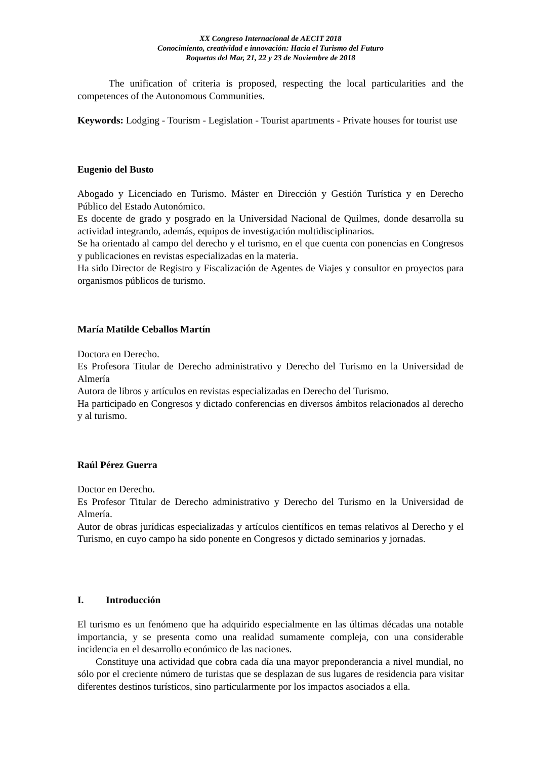XX Congreso Internacional de AECIT 2018
Conocimiento, creatividad e innovación: Hacia el Turismo del Futuro
Roquetas del Mar, 21, 22 y 23 de Noviembre de 2018
The unification of criteria is proposed, respecting the local particularities and the competences of the Autonomous Communities.
Keywords: Lodging - Tourism - Legislation - Tourist apartments - Private houses for tourist use
Eugenio del Busto
Abogado y Licenciado en Turismo. Máster en Dirección y Gestión Turística y en Derecho Público del Estado Autonómico.
Es docente de grado y posgrado en la Universidad Nacional de Quilmes, donde desarrolla su actividad integrando, además, equipos de investigación multidisciplinarios.
Se ha orientado al campo del derecho y el turismo, en el que cuenta con ponencias en Congresos y publicaciones en revistas especializadas en la materia.
Ha sido Director de Registro y Fiscalización de Agentes de Viajes y consultor en proyectos para organismos públicos de turismo.
María Matilde Ceballos Martín
Doctora en Derecho.
Es Profesora Titular de Derecho administrativo y Derecho del Turismo en la Universidad de Almería
Autora de libros y artículos en revistas especializadas en Derecho del Turismo.
Ha participado en Congresos y dictado conferencias en diversos ámbitos relacionados al derecho y al turismo.
Raúl Pérez Guerra
Doctor en Derecho.
Es Profesor Titular de Derecho administrativo y Derecho del Turismo en la Universidad de Almería.
Autor de obras jurídicas especializadas y artículos científicos en temas relativos al Derecho y el Turismo, en cuyo campo ha sido ponente en Congresos y dictado seminarios y jornadas.
I. Introducción
El turismo es un fenómeno que ha adquirido especialmente en las últimas décadas una notable importancia, y se presenta como una realidad sumamente compleja, con una considerable incidencia en el desarrollo económico de las naciones.
Constituye una actividad que cobra cada día una mayor preponderancia a nivel mundial, no sólo por el creciente número de turistas que se desplazan de sus lugares de residencia para visitar diferentes destinos turísticos, sino particularmente por los impactos asociados a ella.